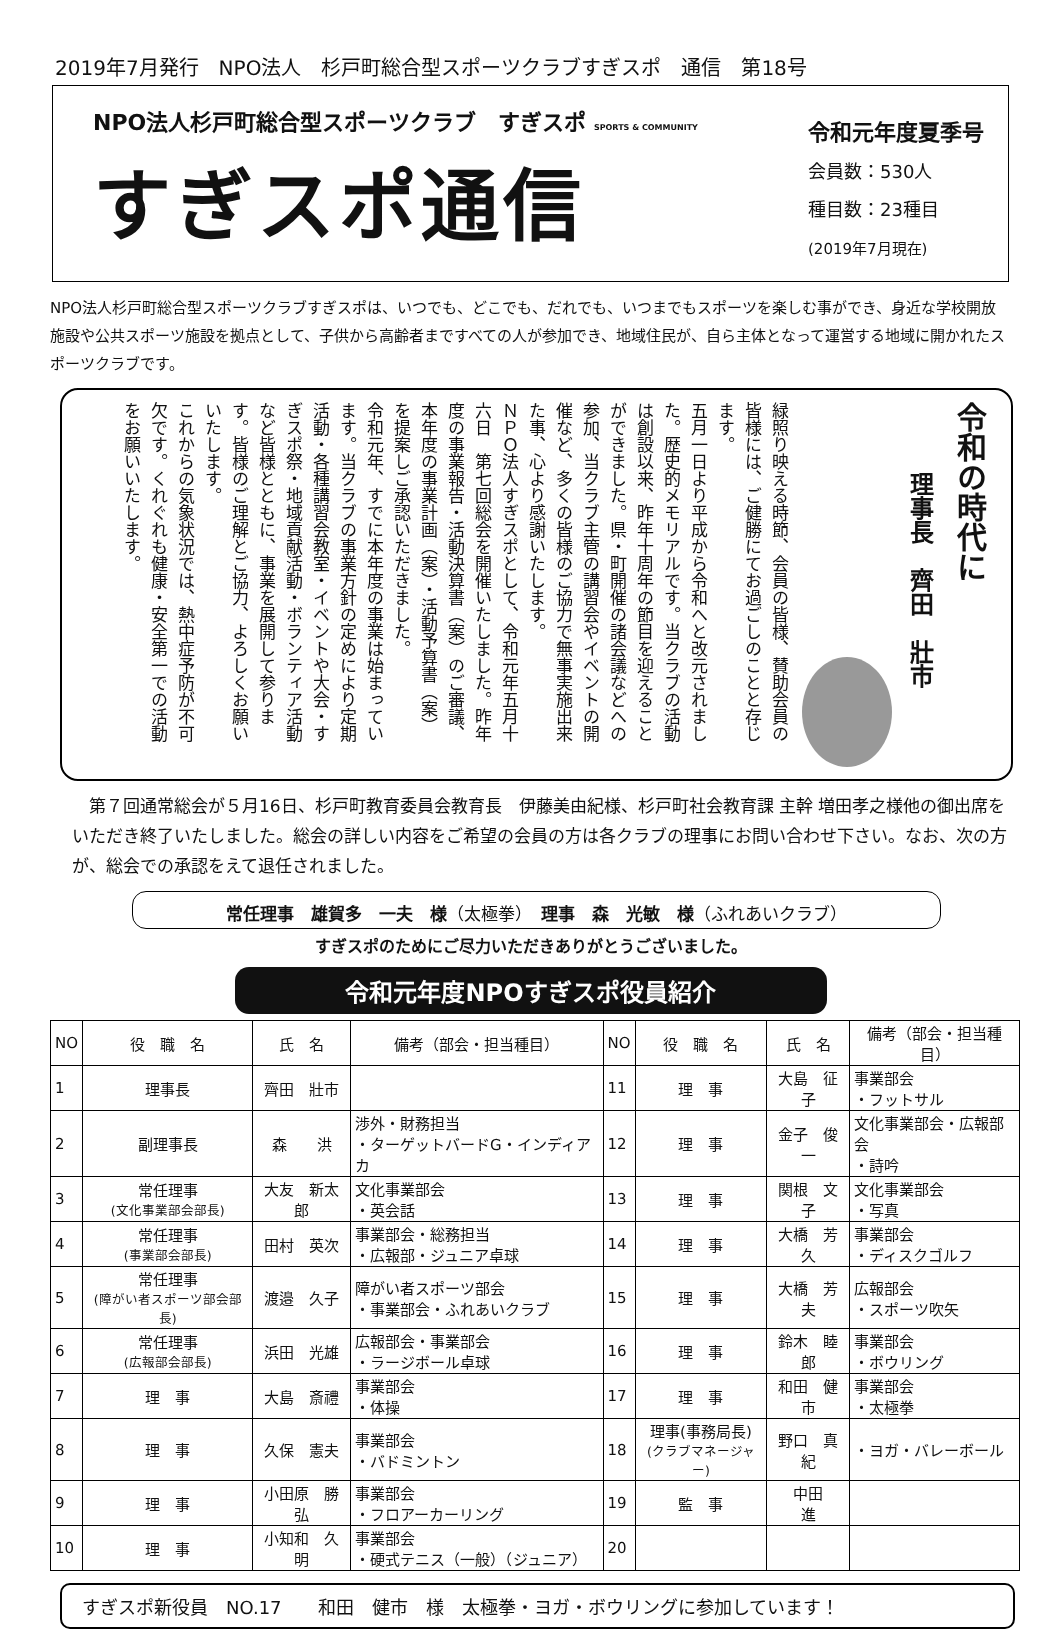2019年7月発行　NPO法人　杉戸町総合型スポーツクラブすぎスポ　通信　第18号
NPO法人杉戸町総合型スポーツクラブ　すぎスポ SPORTS & COMMUNITY
すぎスポ通信
令和元年度夏季号
会員数：530人
種目数：23種目
(2019年7月現在)
NPO法人杉戸町総合型スポーツクラブすぎスポは、いつでも、どこでも、だれでも、いつまでもスポーツを楽しむ事ができ、身近な学校開放施設や公共スポーツ施設を拠点として、子供から高齢者まですべての人が参加でき、地域住民が、自ら主体となって運営する地域に開かれたスポーツクラブです。
令和の時代に
理事長　齊田　壯市
緑照り映える時節、会員の皆様、賛助会員の皆様には、ご健勝にてお過ごしのことと存じます。
五月一日より平成から令和へと改元されました。歴史的メモリアルです。当クラブの活動は創設以来、昨年十周年の節目を迎えることができました。県・町開催の諸会議などへの参加、当クラブ主管の講習会やイベントの開催など、多くの皆様のご協力で無事実施出来た事、心より感謝いたします。
ＮＰＯ法人すぎスポとして、令和元年五月十六日　第七回総会を開催いたしました。昨年度の事業報告・活動決算書（案）のご審議、本年度の事業計画（案）・活動予算書（案）を提案しご承認いただきました。
令和元年、すでに本年度の事業は始まっています。当クラブの事業方針の定めにより定期活動・各種講習会教室・イベントや大会・すぎスポ祭・地域貢献活動・ボランティア活動など皆様とともに、事業を展開して参ります。皆様のご理解とご協力、よろしくお願いいたします。
これからの気象状況では、熱中症予防が不可欠です。くれぐれも健康・安全第一での活動をお願いいたします。
第７回通常総会が５月16日、杉戸町教育委員会教育長　伊藤美由紀様、杉戸町社会教育課 主幹 増田孝之様他の御出席をいただき終了いたしました。総会の詳しい内容をご希望の会員の方は各クラブの理事にお問い合わせ下さい。なお、次の方が、総会での承認をえて退任されました。
常任理事　雄賀多　一夫　様（太極拳）　理事　森　光敏　様（ふれあいクラブ）
すぎスポのためにご尽力いただきありがとうございました。
令和元年度NPOすぎスポ役員紹介
| NO | 役 職 名 | 氏 名 | 備考（部会・担当種目） | NO | 役 職 名 | 氏 名 | 備考（部会・担当種目） |
| --- | --- | --- | --- | --- | --- | --- | --- |
| 1 | 理事長 | 齊田 壯市 | | 11 | 理 事 | 大島 征子 | 事業部会 ・フットサル |
| 2 | 副理事長 | 森 洪 | 渉外・財務担当 ・ターゲットバードG・インディアカ | 12 | 理 事 | 金子 俊一 | 文化事業部会・広報部会 ・詩吟 |
| 3 | 常任理事 (文化事業部会部長) | 大友 新太郎 | 文化事業部会 ・英会話 | 13 | 理 事 | 関根 文子 | 文化事業部会 ・写真 |
| 4 | 常任理事 (事業部会部長) | 田村 英次 | 事業部会・総務担当 ・広報部・ジュニア卓球 | 14 | 理 事 | 大橋 芳久 | 事業部会 ・ディスクゴルフ |
| 5 | 常任理事 (障がい者スポーツ部会部長) | 渡邉 久子 | 障がい者スポーツ部会 ・事業部会・ふれあいクラブ | 15 | 理 事 | 大橋 芳夫 | 広報部会 ・スポーツ吹矢 |
| 6 | 常任理事 (広報部会部長) | 浜田 光雄 | 広報部会・事業部会 ・ラージボール卓球 | 16 | 理 事 | 鈴木 睦郎 | 事業部会 ・ボウリング |
| 7 | 理 事 | 大島 斎禮 | 事業部会 ・体操 | 17 | 理 事 | 和田 健市 | 事業部会 ・太極拳 |
| 8 | 理 事 | 久保 憲夫 | 事業部会 ・バドミントン | 18 | 理事(事務局長) (クラブマネージャー) | 野口 真紀 | ・ヨガ・バレーボール |
| 9 | 理 事 | 小田原 勝弘 | 事業部会 ・フロアーカーリング | 19 | 監 事 | 中田 進 | |
| 10 | 理 事 | 小知和 久明 | 事業部会 ・硬式テニス（一般）（ジュニア） | 20 | | | |
すぎスポ新役員　NO.17　　和田　健市　様　太極拳・ヨガ・ボウリングに参加しています！